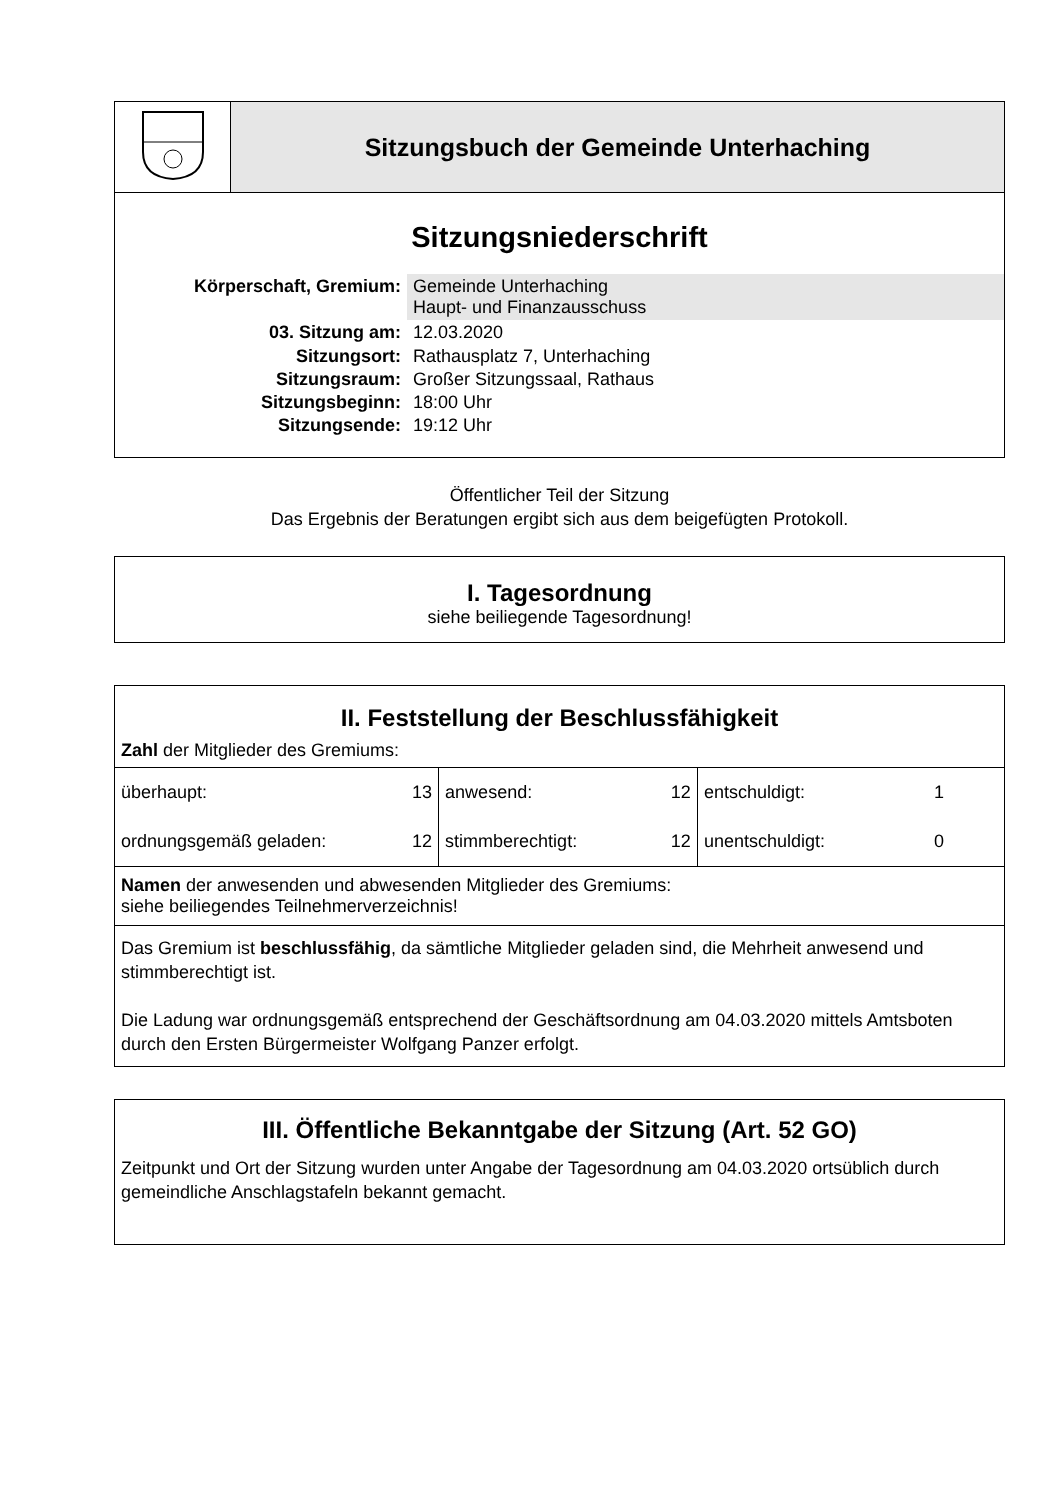| | Sitzungsbuch der Gemeinde Unterhaching |
Sitzungsniederschrift
| Körperschaft, Gremium: | Gemeinde Unterhaching Haupt- und Finanzausschuss |
| 03. Sitzung am: | 12.03.2020 |
| Sitzungsort: | Rathausplatz 7, Unterhaching |
| Sitzungsraum: | Großer Sitzungssaal, Rathaus |
| Sitzungsbeginn: | 18:00 Uhr |
| Sitzungsende: | 19:12 Uhr |
Öffentlicher Teil der Sitzung
Das Ergebnis der Beratungen ergibt sich aus dem beigefügten Protokoll.
I. Tagesordnung
siehe beiliegende Tagesordnung!
| II. Feststellung der Beschlussfähigkeit Zahl der Mitglieder des Gremiums: | | | | | |
| überhaupt: | 13 | anwesend: | 12 | entschuldigt: | 1 |
| ordnungsgemäß geladen: | 12 | stimmberechtigt: | 12 | unentschuldigt: | 0 |
| Namen der anwesenden und abwesenden Mitglieder des Gremiums: siehe beiliegendes Teilnehmerverzeichnis! | | | | | |
| Das Gremium ist beschlussfähig , da sämtliche Mitglieder geladen sind, die Mehrheit anwesend und stimmberechtigt ist. Die Ladung war ordnungsgemäß entsprechend der Geschäftsordnung am 04.03.2020 mittels Amtsboten durch den Ersten Bürgermeister Wolfgang Panzer erfolgt. | | | | | |
III. Öffentliche Bekanntgabe der Sitzung (Art. 52 GO)
Zeitpunkt und Ort der Sitzung wurden unter Angabe der Tagesordnung am 04.03.2020 ortsüblich durch gemeindliche Anschlagstafeln bekannt gemacht.